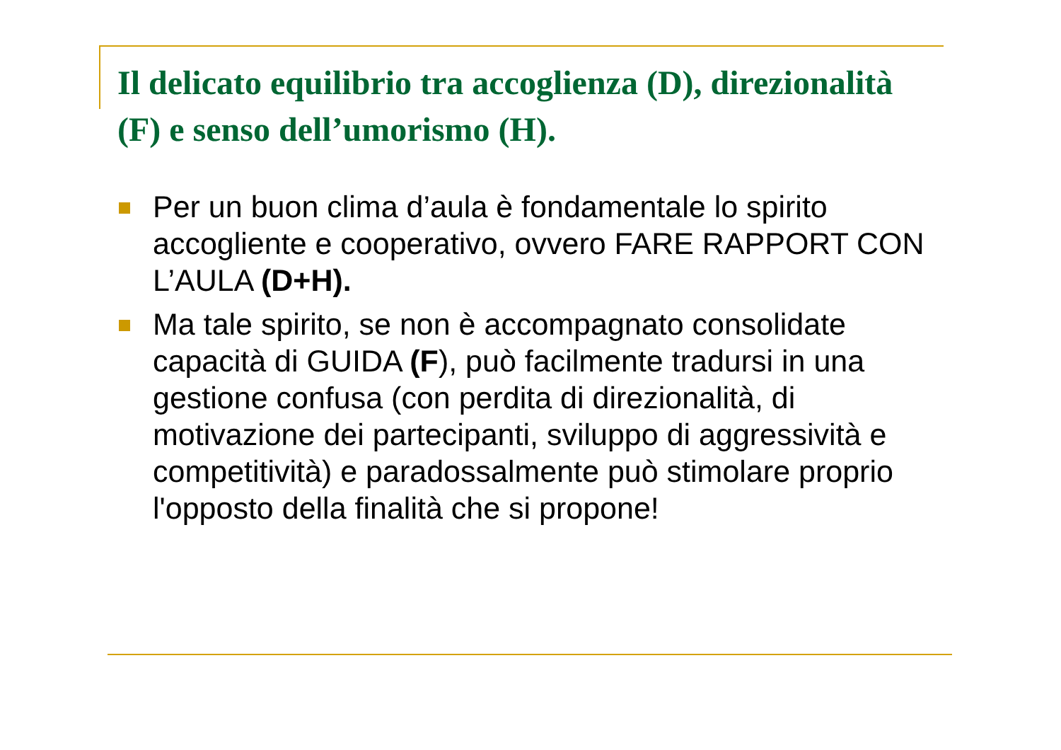Il delicato equilibrio tra accoglienza (D), direzionalità (F) e senso dell’umorismo (H).
Per un buon clima d’aula è fondamentale lo spirito accogliente e cooperativo, ovvero FARE RAPPORT CON L’AULA (D+H).
Ma tale spirito, se non è accompagnato consolidate capacità di GUIDA (F), può facilmente tradursi in una gestione confusa (con perdita di direzionalità, di motivazione dei partecipanti, sviluppo di aggressività e competitività) e paradossalmente può stimolare proprio l'opposto della finalità che si propone!